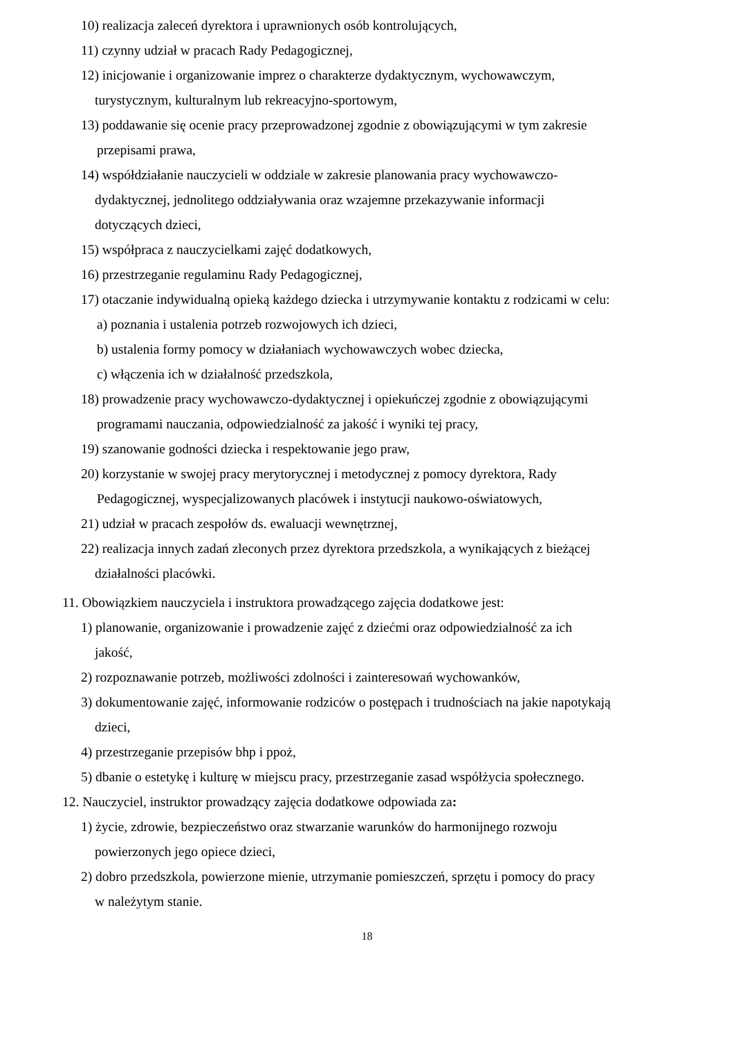10) realizacja zaleceń dyrektora i uprawnionych osób kontrolujących,
11) czynny udział w pracach Rady Pedagogicznej,
12) inicjowanie i organizowanie imprez o charakterze dydaktycznym, wychowawczym,
turystycznym, kulturalnym lub rekreacyjno-sportowym,
13) poddawanie się ocenie pracy przeprowadzonej zgodnie z obowiązującymi w tym zakresie
przepisami prawa,
14) współdziałanie nauczycieli w oddziale w zakresie planowania pracy wychowawczo-
dydaktycznej, jednolitego oddziaływania oraz wzajemne przekazywanie informacji
dotyczących dzieci,
15) współpraca z nauczycielkami zajęć dodatkowych,
16) przestrzeganie regulaminu Rady Pedagogicznej,
17) otaczanie indywidualną opieką każdego dziecka i utrzymywanie kontaktu z rodzicami w celu:
a) poznania i ustalenia potrzeb rozwojowych ich dzieci,
b) ustalenia formy pomocy w działaniach wychowawczych wobec dziecka,
c) włączenia ich w działalność przedszkola,
18) prowadzenie pracy wychowawczo-dydaktycznej i opiekuńczej zgodnie z obowiązującymi
programami nauczania, odpowiedzialność za jakość i wyniki tej pracy,
19) szanowanie godności dziecka i respektowanie jego praw,
20) korzystanie w swojej pracy merytorycznej i metodycznej z pomocy dyrektora, Rady
Pedagogicznej, wyspecjalizowanych placówek i instytucji naukowo-oświatowych,
21) udział w pracach zespołów ds. ewaluacji wewnętrznej,
22) realizacja innych zadań zleconych przez dyrektora przedszkola, a wynikających z bieżącej
działalności placówki.
11. Obowiązkiem nauczyciela i instruktora prowadzącego zajęcia dodatkowe jest:
1) planowanie, organizowanie i prowadzenie zajęć z dziećmi oraz odpowiedzialność za ich
jakość,
2) rozpoznawanie potrzeb, możliwości zdolności i zainteresowań wychowanków,
3) dokumentowanie zajęć, informowanie rodziców o postępach i trudnościach na jakie napotykają
dzieci,
4) przestrzeganie przepisów bhp i ppoż,
5) dbanie o estetykę i kulturę w miejscu pracy, przestrzeganie zasad współżycia społecznego.
12. Nauczyciel, instruktor prowadzący zajęcia dodatkowe odpowiada za:
1) życie, zdrowie, bezpieczeństwo oraz stwarzanie warunków do harmonijnego rozwoju
powierzonych jego opiece dzieci,
2) dobro przedszkola, powierzone mienie, utrzymanie pomieszczeń, sprzętu i pomocy do pracy
w należytym stanie.
18